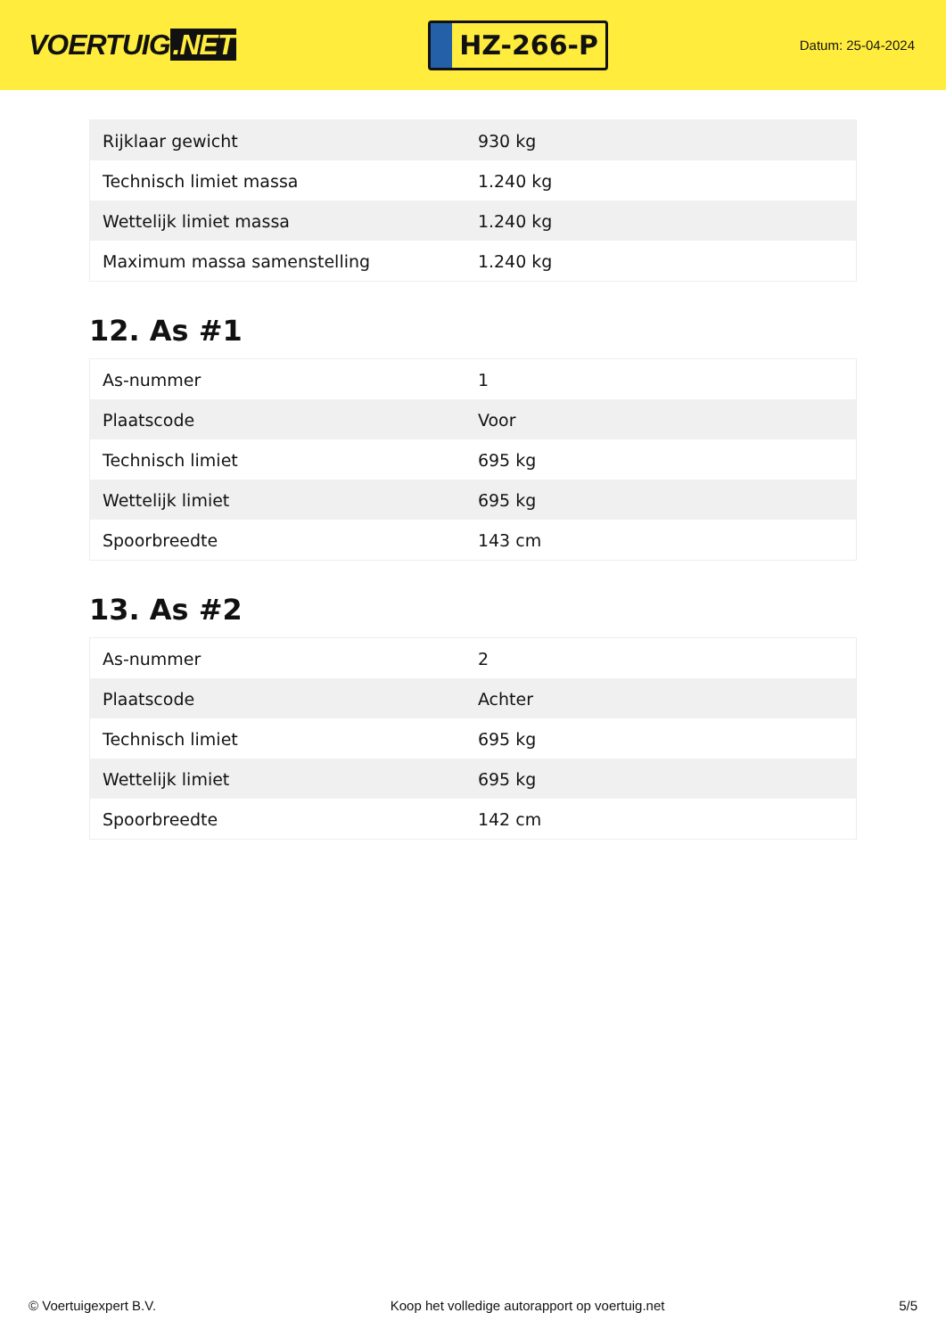VOERTUIG.NET
HZ-266-P
Datum: 25-04-2024
| Rijklaar gewicht | 930 kg |
| Technisch limiet massa | 1.240 kg |
| Wettelijk limiet massa | 1.240 kg |
| Maximum massa samenstelling | 1.240 kg |
12. As #1
| As-nummer | 1 |
| Plaatscode | Voor |
| Technisch limiet | 695 kg |
| Wettelijk limiet | 695 kg |
| Spoorbreedte | 143 cm |
13. As #2
| As-nummer | 2 |
| Plaatscode | Achter |
| Technisch limiet | 695 kg |
| Wettelijk limiet | 695 kg |
| Spoorbreedte | 142 cm |
© Voertuigexpert B.V. Koop het volledige autorapport op voertuig.net 5/5